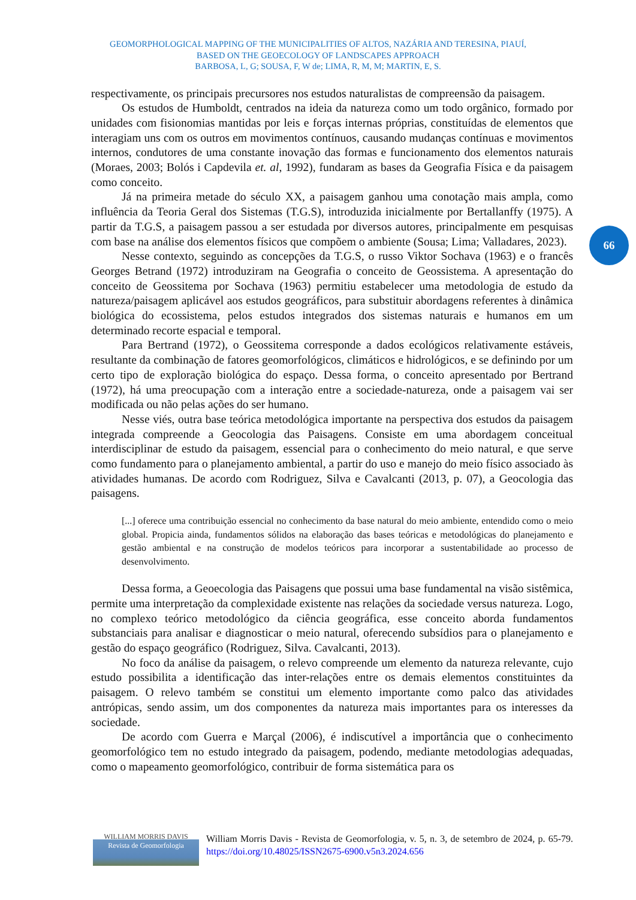GEOMORPHOLOGICAL MAPPING OF THE MUNICIPALITIES OF ALTOS, NAZÁRIA AND TERESINA, PIAUÍ,
BASED ON THE GEOECOLOGY OF LANDSCAPES APPROACH
BARBOSA, L, G; SOUSA, F, W de; LIMA, R, M, M; MARTIN, E, S.
66
respectivamente, os principais precursores nos estudos naturalistas de compreensão da paisagem.
Os estudos de Humboldt, centrados na ideia da natureza como um todo orgânico, formado por unidades com fisionomias mantidas por leis e forças internas próprias, constituídas de elementos que interagiam uns com os outros em movimentos contínuos, causando mudanças contínuas e movimentos internos, condutores de uma constante inovação das formas e funcionamento dos elementos naturais (Moraes, 2003; Bolós i Capdevila et. al, 1992), fundaram as bases da Geografia Física e da paisagem como conceito.
Já na primeira metade do século XX, a paisagem ganhou uma conotação mais ampla, como influência da Teoria Geral dos Sistemas (T.G.S), introduzida inicialmente por Bertallanffy (1975). A partir da T.G.S, a paisagem passou a ser estudada por diversos autores, principalmente em pesquisas com base na análise dos elementos físicos que compõem o ambiente (Sousa; Lima; Valladares, 2023).
Nesse contexto, seguindo as concepções da T.G.S, o russo Viktor Sochava (1963) e o francês Georges Betrand (1972) introduziram na Geografia o conceito de Geossistema. A apresentação do conceito de Geossitema por Sochava (1963) permitiu estabelecer uma metodologia de estudo da natureza/paisagem aplicável aos estudos geográficos, para substituir abordagens referentes à dinâmica biológica do ecossistema, pelos estudos integrados dos sistemas naturais e humanos em um determinado recorte espacial e temporal.
Para Bertrand (1972), o Geossitema corresponde a dados ecológicos relativamente estáveis, resultante da combinação de fatores geomorfológicos, climáticos e hidrológicos, e se definindo por um certo tipo de exploração biológica do espaço. Dessa forma, o conceito apresentado por Bertrand (1972), há uma preocupação com a interação entre a sociedade-natureza, onde a paisagem vai ser modificada ou não pelas ações do ser humano.
Nesse viés, outra base teórica metodológica importante na perspectiva dos estudos da paisagem integrada compreende a Geocologia das Paisagens. Consiste em uma abordagem conceitual interdisciplinar de estudo da paisagem, essencial para o conhecimento do meio natural, e que serve como fundamento para o planejamento ambiental, a partir do uso e manejo do meio físico associado às atividades humanas. De acordo com Rodriguez, Silva e Cavalcanti (2013, p. 07), a Geocologia das paisagens.
[...] oferece uma contribuição essencial no conhecimento da base natural do meio ambiente, entendido como o meio global. Propicia ainda, fundamentos sólidos na elaboração das bases teóricas e metodológicas do planejamento e gestão ambiental e na construção de modelos teóricos para incorporar a sustentabilidade ao processo de desenvolvimento.
Dessa forma, a Geoecologia das Paisagens que possui uma base fundamental na visão sistêmica, permite uma interpretação da complexidade existente nas relações da sociedade versus natureza. Logo, no complexo teórico metodológico da ciência geográfica, esse conceito aborda fundamentos substanciais para analisar e diagnosticar o meio natural, oferecendo subsídios para o planejamento e gestão do espaço geográfico (Rodriguez, Silva. Cavalcanti, 2013).
No foco da análise da paisagem, o relevo compreende um elemento da natureza relevante, cujo estudo possibilita a identificação das inter-relações entre os demais elementos constituintes da paisagem. O relevo também se constitui um elemento importante como palco das atividades antrópicas, sendo assim, um dos componentes da natureza mais importantes para os interesses da sociedade.
De acordo com Guerra e Marçal (2006), é indiscutível a importância que o conhecimento geomorfológico tem no estudo integrado da paisagem, podendo, mediante metodologias adequadas, como o mapeamento geomorfológico, contribuir de forma sistemática para os
WILLIAM MORRIS DAVIS
Revista de Geomorfologia
William Morris Davis - Revista de Geomorfologia, v. 5, n. 3, de setembro de 2024, p. 65-79. https://doi.org/10.48025/ISSN2675-6900.v5n3.2024.656